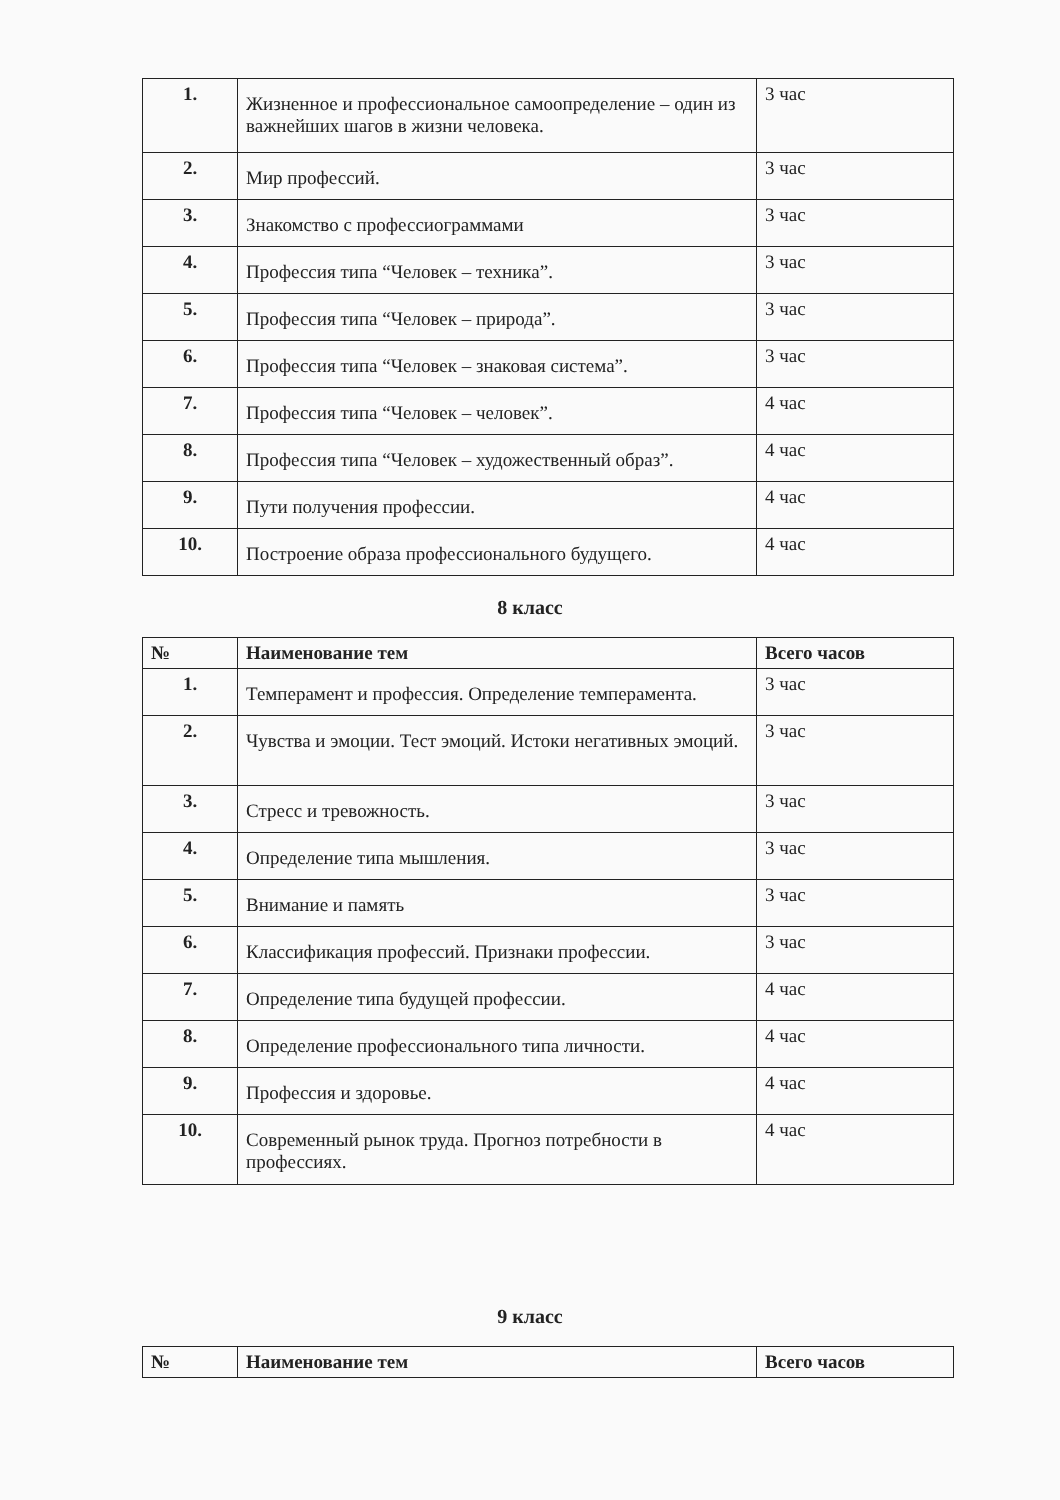| 1. | Жизненное и профессиональное самоопределение – один из важнейших шагов в жизни человека. | 3 час |
| 2. | Мир профессий. | 3 час |
| 3. | Знакомство с профессиограммами | 3 час |
| 4. | Профессия типа “Человек – техника”. | 3 час |
| 5. | Профессия типа “Человек – природа”. | 3 час |
| 6. | Профессия типа “Человек – знаковая система”. | 3 час |
| 7. | Профессия типа “Человек – человек”. | 4 час |
| 8. | Профессия типа “Человек – художественный образ”. | 4 час |
| 9. | Пути получения профессии. | 4 час |
| 10. | Построение образа профессионального будущего. | 4 час |
8 класс
| № | Наименование тем | Всего часов |
| --- | --- | --- |
| 1. | Темперамент и профессия. Определение темперамента. | 3 час |
| 2. | Чувства и эмоции. Тест эмоций. Истоки негативных эмоций. | 3 час |
| 3. | Стресс и тревожность. | 3 час |
| 4. | Определение типа мышления. | 3 час |
| 5. | Внимание и память | 3 час |
| 6. | Классификация профессий. Признаки профессии. | 3 час |
| 7. | Определение типа будущей профессии. | 4 час |
| 8. | Определение профессионального типа личности. | 4 час |
| 9. | Профессия и здоровье. | 4 час |
| 10. | Современный рынок труда. Прогноз потребности в профессиях. | 4 час |
9 класс
| № | Наименование тем | Всего часов |
| --- | --- | --- |